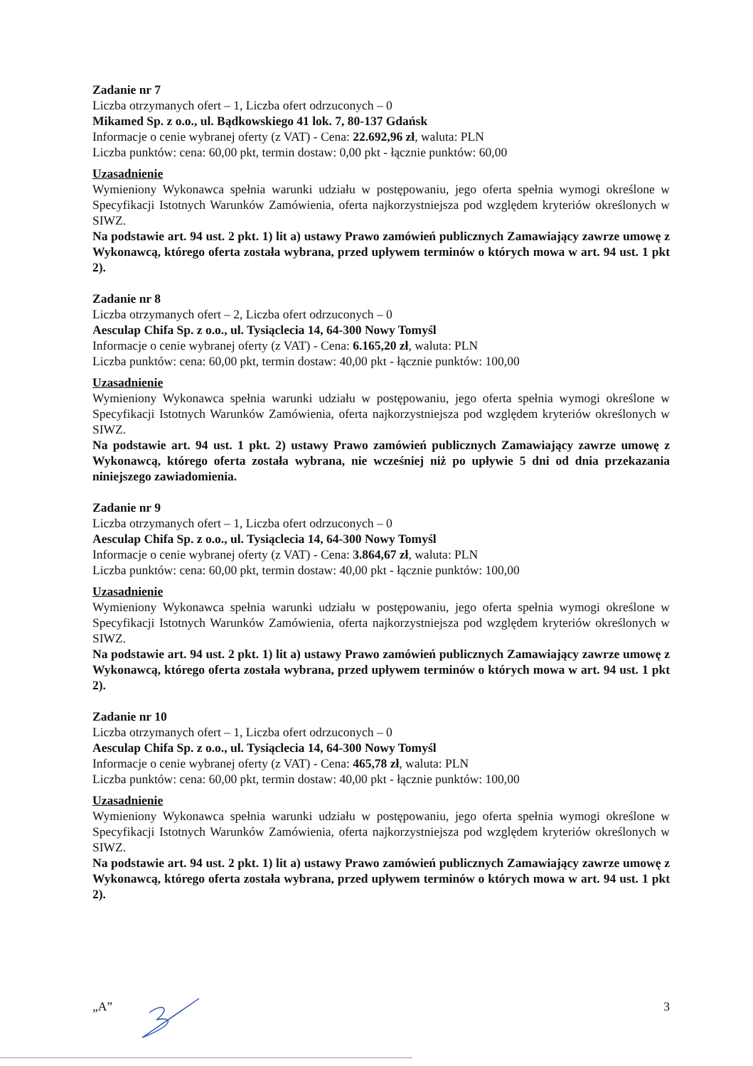Zadanie nr 7
Liczba otrzymanych ofert – 1, Liczba ofert odrzuconych – 0
Mikamed Sp. z o.o., ul. Bądkowskiego 41 lok. 7, 80-137 Gdańsk
Informacje o cenie wybranej oferty (z VAT) - Cena: 22.692,96 zł, waluta: PLN
Liczba punktów: cena: 60,00 pkt, termin dostaw: 0,00 pkt - łącznie punktów: 60,00
Uzasadnienie
Wymieniony Wykonawca spełnia warunki udziału w postępowaniu, jego oferta spełnia wymogi określone w Specyfikacji Istotnych Warunków Zamówienia, oferta najkorzystniejsza pod względem kryteriów określonych w SIWZ.
Na podstawie art. 94 ust. 2 pkt. 1) lit a) ustawy Prawo zamówień publicznych Zamawiający zawrze umowę z Wykonawcą, którego oferta została wybrana, przed upływem terminów o których mowa w art. 94 ust. 1 pkt 2).
Zadanie nr 8
Liczba otrzymanych ofert – 2, Liczba ofert odrzuconych – 0
Aesculap Chifa Sp. z o.o., ul. Tysiąclecia 14, 64-300 Nowy Tomyśl
Informacje o cenie wybranej oferty (z VAT) - Cena: 6.165,20 zł, waluta: PLN
Liczba punktów: cena: 60,00 pkt, termin dostaw: 40,00 pkt - łącznie punktów: 100,00
Uzasadnienie
Wymieniony Wykonawca spełnia warunki udziału w postępowaniu, jego oferta spełnia wymogi określone w Specyfikacji Istotnych Warunków Zamówienia, oferta najkorzystniejsza pod względem kryteriów określonych w SIWZ.
Na podstawie art. 94 ust. 1 pkt. 2) ustawy Prawo zamówień publicznych Zamawiający zawrze umowę z Wykonawcą, którego oferta została wybrana, nie wcześniej niż po upływie 5 dni od dnia przekazania niniejszego zawiadomienia.
Zadanie nr 9
Liczba otrzymanych ofert – 1, Liczba ofert odrzuconych – 0
Aesculap Chifa Sp. z o.o., ul. Tysiąclecia 14, 64-300 Nowy Tomyśl
Informacje o cenie wybranej oferty (z VAT) - Cena: 3.864,67 zł, waluta: PLN
Liczba punktów: cena: 60,00 pkt, termin dostaw: 40,00 pkt - łącznie punktów: 100,00
Uzasadnienie
Wymieniony Wykonawca spełnia warunki udziału w postępowaniu, jego oferta spełnia wymogi określone w Specyfikacji Istotnych Warunków Zamówienia, oferta najkorzystniejsza pod względem kryteriów określonych w SIWZ.
Na podstawie art. 94 ust. 2 pkt. 1) lit a) ustawy Prawo zamówień publicznych Zamawiający zawrze umowę z Wykonawcą, którego oferta została wybrana, przed upływem terminów o których mowa w art. 94 ust. 1 pkt 2).
Zadanie nr 10
Liczba otrzymanych ofert – 1, Liczba ofert odrzuconych – 0
Aesculap Chifa Sp. z o.o., ul. Tysiąclecia 14, 64-300 Nowy Tomyśl
Informacje o cenie wybranej oferty (z VAT) - Cena: 465,78 zł, waluta: PLN
Liczba punktów: cena: 60,00 pkt, termin dostaw: 40,00 pkt - łącznie punktów: 100,00
Uzasadnienie
Wymieniony Wykonawca spełnia warunki udziału w postępowaniu, jego oferta spełnia wymogi określone w Specyfikacji Istotnych Warunków Zamówienia, oferta najkorzystniejsza pod względem kryteriów określonych w SIWZ.
Na podstawie art. 94 ust. 2 pkt. 1) lit a) ustawy Prawo zamówień publicznych Zamawiający zawrze umowę z Wykonawcą, którego oferta została wybrana, przed upływem terminów o których mowa w art. 94 ust. 1 pkt 2).
„A” 3